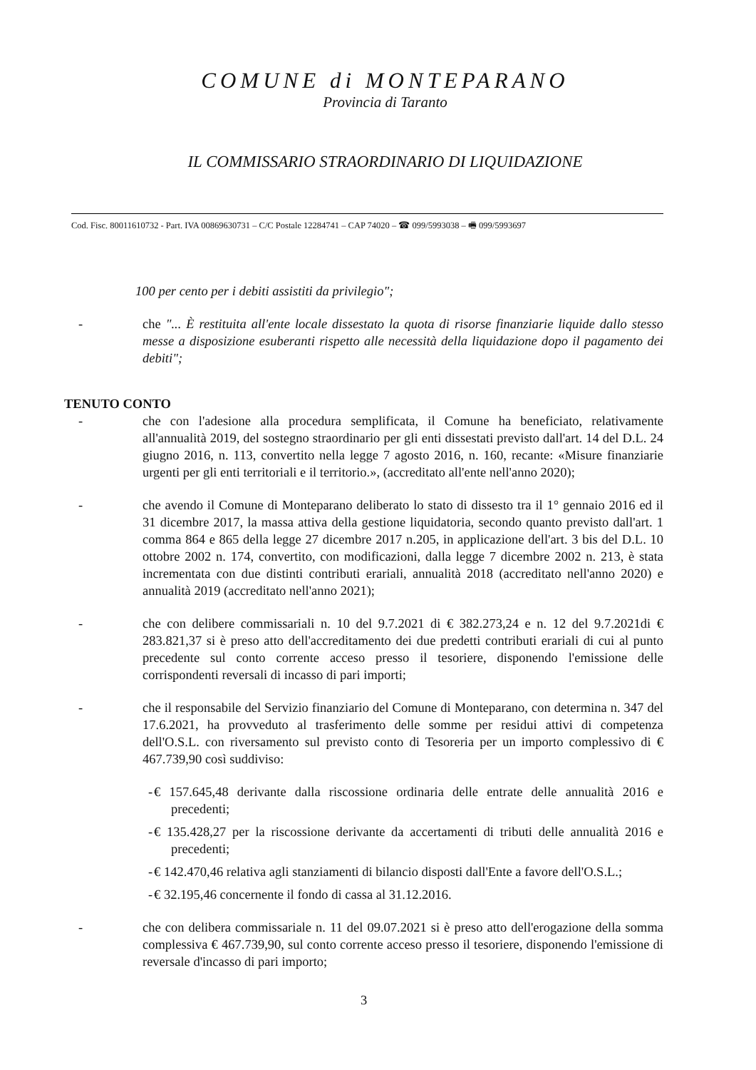COMUNE di MONTEPARANO
Provincia di Taranto
IL COMMISSARIO STRAORDINARIO DI LIQUIDAZIONE
Cod. Fisc. 80011610732 - Part. IVA 00869630731 – C/C Postale 12284741 – CAP 74020 – ☎ 099/5993038 – 🖷 099/5993697
100 per cento per i debiti assistiti da privilegio";
- che "... È restituita all'ente locale dissestato la quota di risorse finanziarie liquide dallo stesso messe a disposizione esuberanti rispetto alle necessità della liquidazione dopo il pagamento dei debiti";
TENUTO CONTO
- che con l'adesione alla procedura semplificata, il Comune ha beneficiato, relativamente all'annualità 2019, del sostegno straordinario per gli enti dissestati previsto dall'art. 14 del D.L. 24 giugno 2016, n. 113, convertito nella legge 7 agosto 2016, n. 160, recante: «Misure finanziarie urgenti per gli enti territoriali e il territorio.», (accreditato all'ente nell'anno 2020);
- che avendo il Comune di Monteparano deliberato lo stato di dissesto tra il 1° gennaio 2016 ed il 31 dicembre 2017, la massa attiva della gestione liquidatoria, secondo quanto previsto dall'art. 1 comma 864 e 865 della legge 27 dicembre 2017 n.205, in applicazione dell'art. 3 bis del D.L. 10 ottobre 2002 n. 174, convertito, con modificazioni, dalla legge 7 dicembre 2002 n. 213, è stata incrementata con due distinti contributi erariali, annualità 2018 (accreditato nell'anno 2020) e annualità 2019 (accreditato nell'anno 2021);
- che con delibere commissariali n. 10 del 9.7.2021 di € 382.273,24 e n. 12 del 9.7.2021di € 283.821,37 si è preso atto dell'accreditamento dei due predetti contributi erariali di cui al punto precedente sul conto corrente acceso presso il tesoriere, disponendo l'emissione delle corrispondenti reversali di incasso di pari importi;
- che il responsabile del Servizio finanziario del Comune di Monteparano, con determina n. 347 del 17.6.2021, ha provveduto al trasferimento delle somme per residui attivi di competenza dell'O.S.L. con riversamento sul previsto conto di Tesoreria per un importo complessivo di € 467.739,90 così suddiviso:
- € 157.645,48 derivante dalla riscossione ordinaria delle entrate delle annualità 2016 e precedenti;
- € 135.428,27 per la riscossione derivante da accertamenti di tributi delle annualità 2016 e precedenti;
- € 142.470,46 relativa agli stanziamenti di bilancio disposti dall'Ente a favore dell'O.S.L.;
- € 32.195,46 concernente il fondo di cassa al 31.12.2016.
- che con delibera commissariale n. 11 del 09.07.2021 si è preso atto dell'erogazione della somma complessiva € 467.739,90, sul conto corrente acceso presso il tesoriere, disponendo l'emissione di reversale d'incasso di pari importo;
3